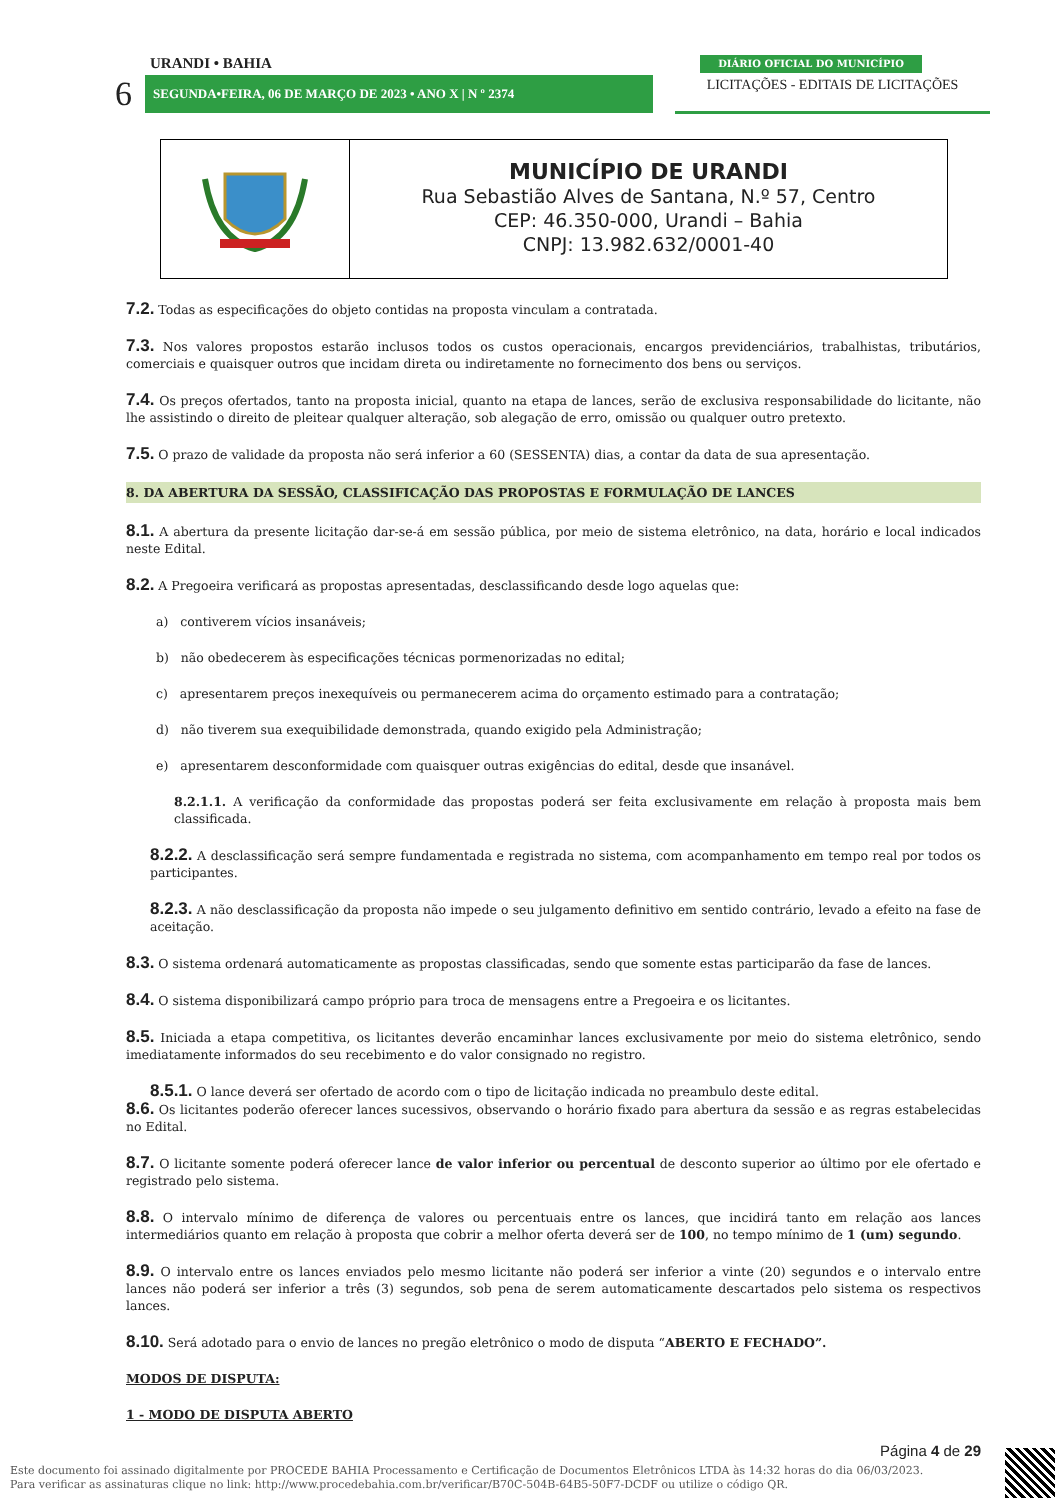URANDI • BAHIA
6 SEGUNDA•FEIRA, 06 DE MARÇO DE 2023 • ANO X | N º 2374
DIÁRIO OFICIAL DO MUNICÍPIO
LICITAÇÕES - EDITAIS DE LICITAÇÕES
MUNICÍPIO DE URANDI
Rua Sebastião Alves de Santana, N.º 57, Centro
CEP: 46.350-000, Urandi – Bahia
CNPJ: 13.982.632/0001-40
7.2. Todas as especificações do objeto contidas na proposta vinculam a contratada.
7.3. Nos valores propostos estarão inclusos todos os custos operacionais, encargos previdenciários, trabalhistas, tributários, comerciais e quaisquer outros que incidam direta ou indiretamente no fornecimento dos bens ou serviços.
7.4. Os preços ofertados, tanto na proposta inicial, quanto na etapa de lances, serão de exclusiva responsabilidade do licitante, não lhe assistindo o direito de pleitear qualquer alteração, sob alegação de erro, omissão ou qualquer outro pretexto.
7.5. O prazo de validade da proposta não será inferior a 60 (SESSENTA) dias, a contar da data de sua apresentação.
8. DA ABERTURA DA SESSÃO, CLASSIFICAÇÃO DAS PROPOSTAS E FORMULAÇÃO DE LANCES
8.1. A abertura da presente licitação dar-se-á em sessão pública, por meio de sistema eletrônico, na data, horário e local indicados neste Edital.
8.2. A Pregoeira verificará as propostas apresentadas, desclassificando desde logo aquelas que:
a) contiverem vícios insanáveis;
b) não obedecerem às especificações técnicas pormenorizadas no edital;
c) apresentarem preços inexequíveis ou permanecerem acima do orçamento estimado para a contratação;
d) não tiverem sua exequibilidade demonstrada, quando exigido pela Administração;
e) apresentarem desconformidade com quaisquer outras exigências do edital, desde que insanável.
8.2.1.1. A verificação da conformidade das propostas poderá ser feita exclusivamente em relação à proposta mais bem classificada.
8.2.2. A desclassificação será sempre fundamentada e registrada no sistema, com acompanhamento em tempo real por todos os participantes.
8.2.3. A não desclassificação da proposta não impede o seu julgamento definitivo em sentido contrário, levado a efeito na fase de aceitação.
8.3. O sistema ordenará automaticamente as propostas classificadas, sendo que somente estas participarão da fase de lances.
8.4. O sistema disponibilizará campo próprio para troca de mensagens entre a Pregoeira e os licitantes.
8.5. Iniciada a etapa competitiva, os licitantes deverão encaminhar lances exclusivamente por meio do sistema eletrônico, sendo imediatamente informados do seu recebimento e do valor consignado no registro.
8.5.1. O lance deverá ser ofertado de acordo com o tipo de licitação indicada no preambulo deste edital.
8.6. Os licitantes poderão oferecer lances sucessivos, observando o horário fixado para abertura da sessão e as regras estabelecidas no Edital.
8.7. O licitante somente poderá oferecer lance de valor inferior ou percentual de desconto superior ao último por ele ofertado e registrado pelo sistema.
8.8. O intervalo mínimo de diferença de valores ou percentuais entre os lances, que incidirá tanto em relação aos lances intermediários quanto em relação à proposta que cobrir a melhor oferta deverá ser de 100, no tempo mínimo de 1 (um) segundo.
8.9. O intervalo entre os lances enviados pelo mesmo licitante não poderá ser inferior a vinte (20) segundos e o intervalo entre lances não poderá ser inferior a três (3) segundos, sob pena de serem automaticamente descartados pelo sistema os respectivos lances.
8.10. Será adotado para o envio de lances no pregão eletrônico o modo de disputa “ABERTO E FECHADO”.
MODOS DE DISPUTA:
1 - MODO DE DISPUTA ABERTO
Página 4 de 29
Este documento foi assinado digitalmente por PROCEDE BAHIA Processamento e Certificação de Documentos Eletrônicos LTDA às 14:32 horas do dia 06/03/2023.
Para verificar as assinaturas clique no link: http://www.procedebahia.com.br/verificar/B70C-504B-64B5-50F7-DCDF ou utilize o código QR.